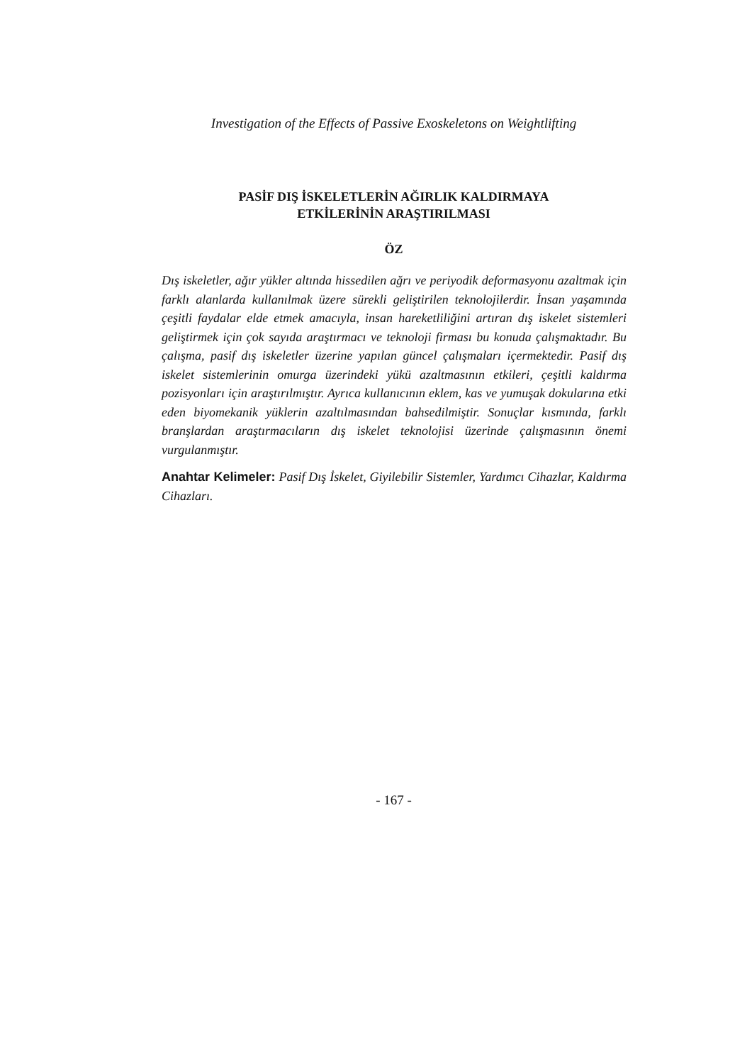Investigation of the Effects of Passive Exoskeletons on Weightlifting
PASİF DIŞ İSKELETLERİN AĞIRLIK KALDIRMAYA
ETKİLERİNİN ARAŞTIRILMASI
ÖZ
Dış iskeletler, ağır yükler altında hissedilen ağrı ve periyodik deformasyonu azaltmak için farklı alanlarda kullanılmak üzere sürekli geliştirilen teknolojilerdir. İnsan yaşamında çeşitli faydalar elde etmek amacıyla, insan hareketliliğini artıran dış iskelet sistemleri geliştirmek için çok sayıda araştırmacı ve teknoloji firması bu konuda çalışmaktadır. Bu çalışma, pasif dış iskeletler üzerine yapılan güncel çalışmaları içermektedir. Pasif dış iskelet sistemlerinin omurga üzerindeki yükü azaltmasının etkileri, çeşitli kaldırma pozisyonları için araştırılmıştır. Ayrıca kullanıcının eklem, kas ve yumuşak dokularına etki eden biyomekanik yüklerin azaltılmasından bahsedilmiştir. Sonuçlar kısmında, farklı branşlardan araştırmacıların dış iskelet teknolojisi üzerinde çalışmasının önemi vurgulanmıştır.
Anahtar Kelimeler: Pasif Dış İskelet, Giyilebilir Sistemler, Yardımcı Cihazlar, Kaldırma Cihazları.
- 167 -